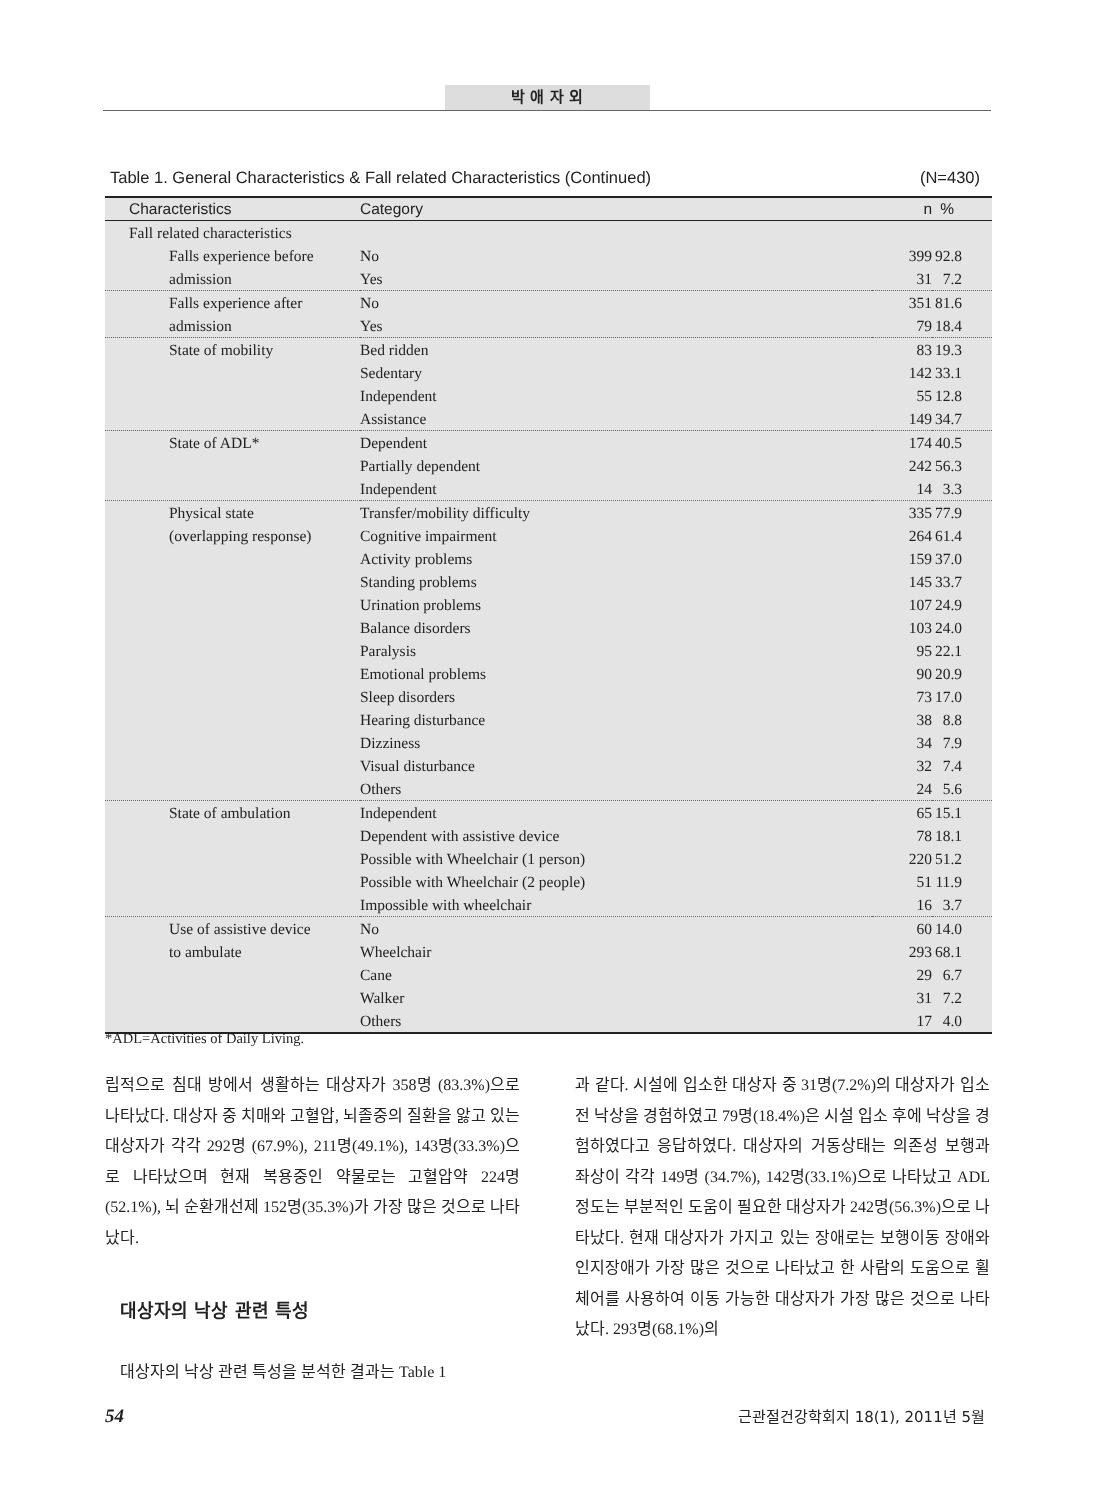박 애 자 외
Table 1. General Characteristics & Fall related Characteristics (Continued) (N=430)
| Characteristics | Category | n | % |
| --- | --- | --- | --- |
| Fall related characteristics | | | |
| Falls experience before | No | 399 | 92.8 |
| admission | Yes | 31 | 7.2 |
| Falls experience after | No | 351 | 81.6 |
| admission | Yes | 79 | 18.4 |
| State of mobility | Bed ridden | 83 | 19.3 |
| | Sedentary | 142 | 33.1 |
| | Independent | 55 | 12.8 |
| | Assistance | 149 | 34.7 |
| State of ADL* | Dependent | 174 | 40.5 |
| | Partially dependent | 242 | 56.3 |
| | Independent | 14 | 3.3 |
| Physical state | Transfer/mobility difficulty | 335 | 77.9 |
| (overlapping response) | Cognitive impairment | 264 | 61.4 |
| | Activity problems | 159 | 37.0 |
| | Standing problems | 145 | 33.7 |
| | Urination problems | 107 | 24.9 |
| | Balance disorders | 103 | 24.0 |
| | Paralysis | 95 | 22.1 |
| | Emotional problems | 90 | 20.9 |
| | Sleep disorders | 73 | 17.0 |
| | Hearing disturbance | 38 | 8.8 |
| | Dizziness | 34 | 7.9 |
| | Visual disturbance | 32 | 7.4 |
| | Others | 24 | 5.6 |
| State of ambulation | Independent | 65 | 15.1 |
| | Dependent with assistive device | 78 | 18.1 |
| | Possible with Wheelchair (1 person) | 220 | 51.2 |
| | Possible with Wheelchair (2 people) | 51 | 11.9 |
| | Impossible with wheelchair | 16 | 3.7 |
| Use of assistive device | No | 60 | 14.0 |
| to ambulate | Wheelchair | 293 | 68.1 |
| | Cane | 29 | 6.7 |
| | Walker | 31 | 7.2 |
| | Others | 17 | 4.0 |
*ADL=Activities of Daily Living.
립적으로 침대 방에서 생활하는 대상자가 358명 (83.3%)으로 나타났다. 대상자 중 치매와 고혈압, 뇌졸중의 질환을 앓고 있는 대상자가 각각 292명 (67.9%), 211명(49.1%), 143명(33.3%)으로 나타났으며 현재 복용중인 약물로는 고혈압약 224명(52.1%), 뇌 순환개선제 152명(35.3%)가 가장 많은 것으로 나타났다.
대상자의 낙상 관련 특성
대상자의 낙상 관련 특성을 분석한 결과는 Table 1
과 같다. 시설에 입소한 대상자 중 31명(7.2%)의 대상자가 입소 전 낙상을 경험하였고 79명(18.4%)은 시설 입소 후에 낙상을 경험하였다고 응답하였다. 대상자의 거동상태는 의존성 보행과 좌상이 각각 149명 (34.7%), 142명(33.1%)으로 나타났고 ADL 정도는 부분적인 도움이 필요한 대상자가 242명(56.3%)으로 나타났다. 현재 대상자가 가지고 있는 장애로는 보행이동 장애와 인지장애가 가장 많은 것으로 나타났고 한 사람의 도움으로 휠체어를 사용하여 이동 가능한 대상자가 가장 많은 것으로 나타났다. 293명(68.1%)의
54 근관절건강학회지 18(1), 2011년 5월